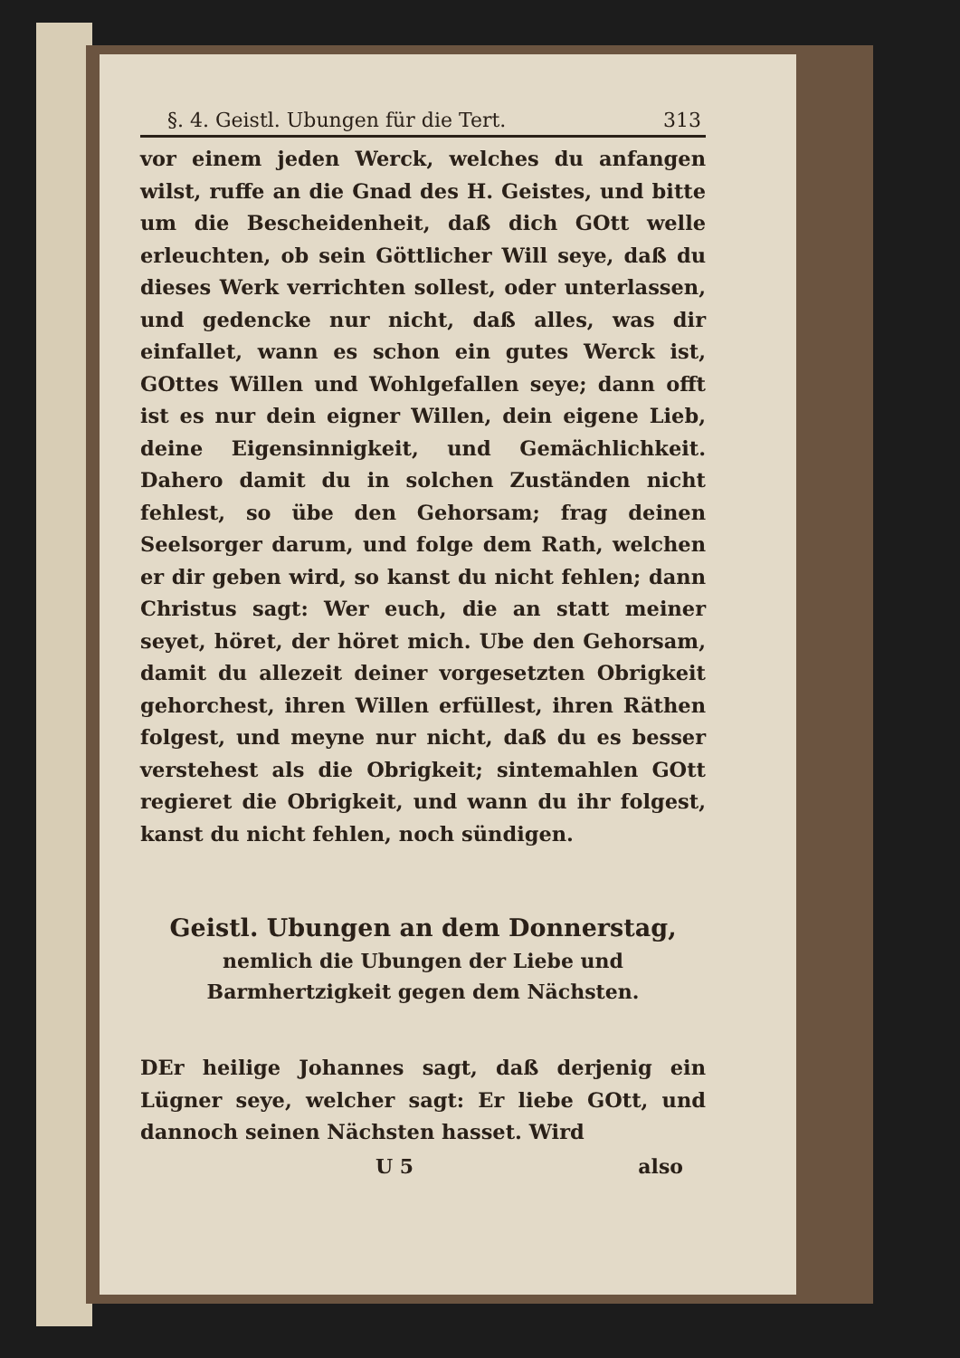§. 4. Geistl. Ubungen für die Tert. 313
vor einem jeden Werck, welches du anfangen wilst, ruffe an die Gnad des H. Geistes, und bitte um die Bescheidenheit, daß dich GOtt welle erleuchten, ob sein Göttlicher Will seye, daß du dieses Werk verrichten sollest, oder unterlassen, und gedencke nur nicht, daß alles, was dir einfallet, wann es schon ein gutes Werck ist, GOttes Willen und Wohlgefallen seye; dann offt ist es nur dein eigner Willen, dein eigene Lieb, deine Eigensinnigkeit, und Gemächlichkeit. Dahero damit du in solchen Zuständen nicht fehlest, so übe den Gehorsam; frag deinen Seelsorger darum, und folge dem Rath, welchen er dir geben wird, so kanst du nicht fehlen; dann Christus sagt: Wer euch, die an statt meiner seyet, höret, der höret mich. Ube den Gehorsam, damit du allezeit deiner vorgesetzten Obrigkeit gehorchest, ihren Willen erfüllest, ihren Räthen folgest, und meyne nur nicht, daß du es besser verstehest als die Obrigkeit; sintemahlen GOtt regieret die Obrigkeit, und wann du ihr folgest, kanst du nicht fehlen, noch sündigen.
Geistl. Ubungen an dem Donnerstag,
nemlich die Ubungen der Liebe und Barmhertzigkeit gegen dem Nächsten.
DEr heilige Johannes sagt, daß derjenig ein Lügner seye, welcher sagt: Er liebe GOtt, und dannoch seinen Nächsten hasset. Wird
U 5 also